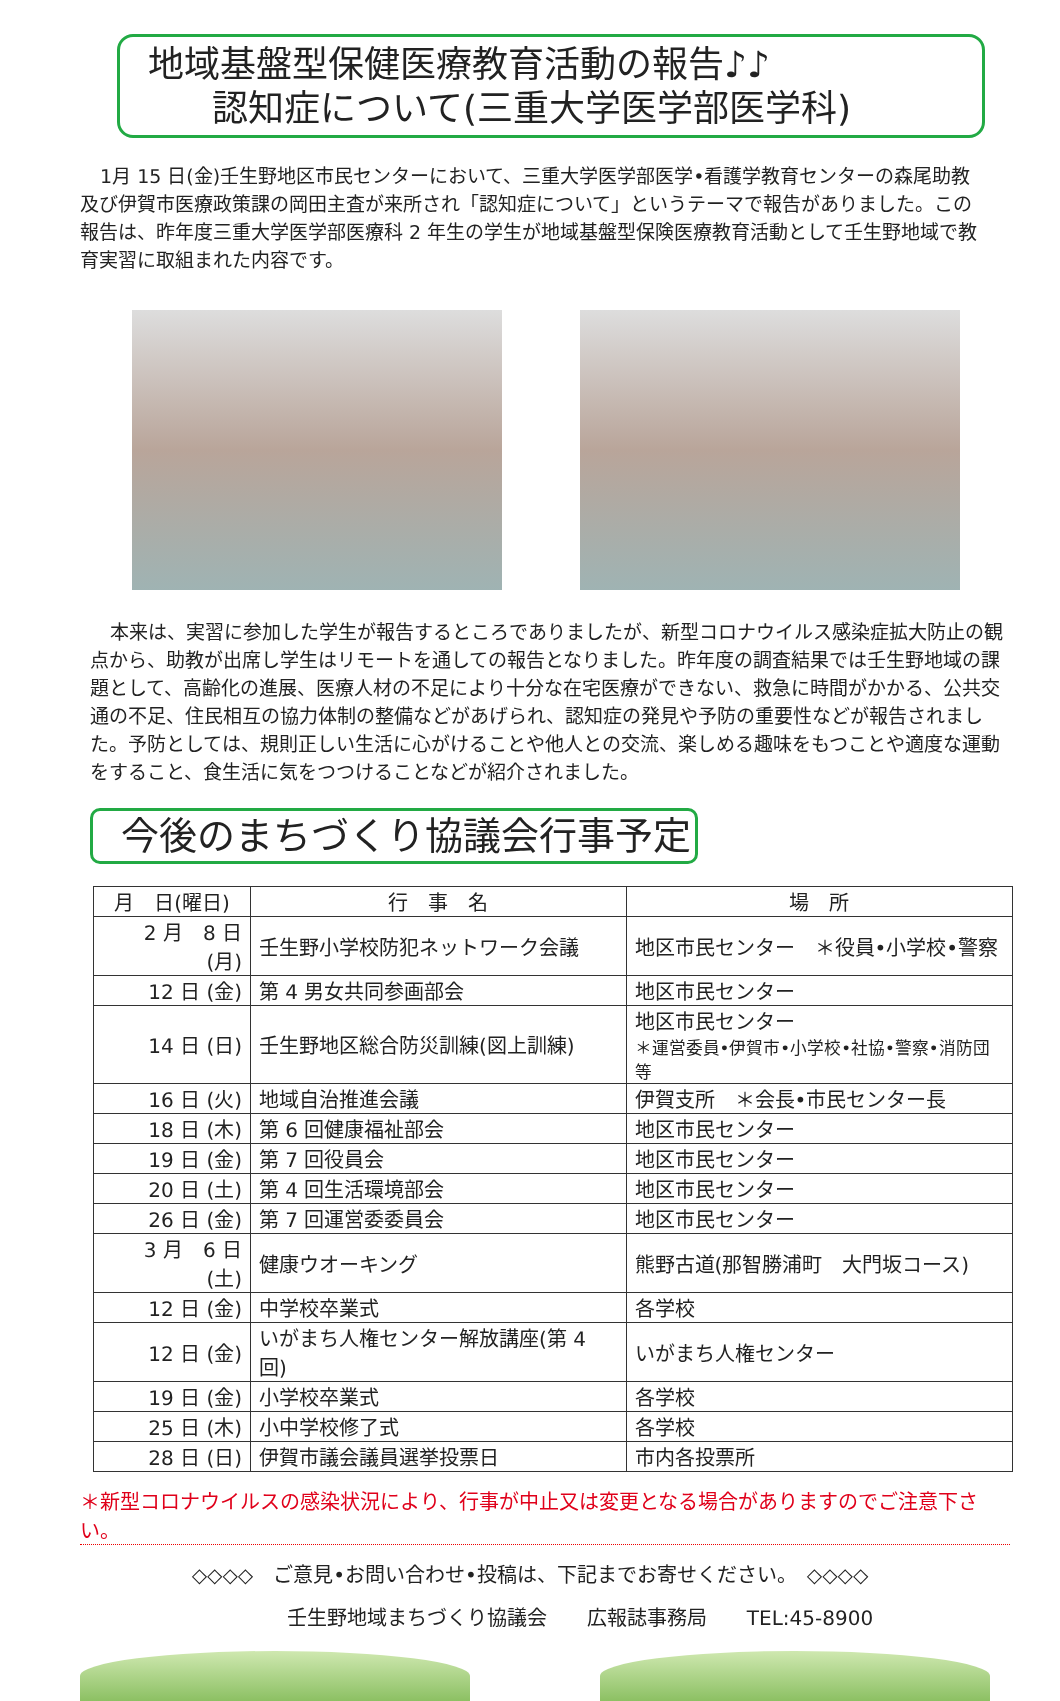地域基盤型保健医療教育活動の報告♪♪
認知症について(三重大学医学部医学科)
1月 15 日(金)壬生野地区市民センターにおいて、三重大学医学部医学•看護学教育センターの森尾助教及び伊賀市医療政策課の岡田主査が来所され「認知症について」というテーマで報告がありました。この報告は、昨年度三重大学医学部医療科 2 年生の学生が地域基盤型保険医療教育活動として壬生野地域で教育実習に取組まれた内容です。
本来は、実習に参加した学生が報告するところでありましたが、新型コロナウイルス感染症拡大防止の観点から、助教が出席し学生はリモートを通しての報告となりました。昨年度の調査結果では壬生野地域の課題として、高齢化の進展、医療人材の不足により十分な在宅医療ができない、救急に時間がかかる、公共交通の不足、住民相互の協力体制の整備などがあげられ、認知症の発見や予防の重要性などが報告されました。予防としては、規則正しい生活に心がけることや他人との交流、楽しめる趣味をもつことや適度な運動をすること、食生活に気をつつけることなどが紹介されました。
今後のまちづくり協議会行事予定
| 月 日(曜日) | 行 事 名 | 場 所 |
| --- | --- | --- |
| 2 月 8 日 (月) | 壬生野小学校防犯ネットワーク会議 | 地区市民センター ＊役員•小学校•警察 |
| 12 日 (金) | 第 4 男女共同参画部会 | 地区市民センター |
| 14 日 (日) | 壬生野地区総合防災訓練(図上訓練) | 地区市民センター ＊運営委員•伊賀市•小学校•社協•警察•消防団等 |
| 16 日 (火) | 地域自治推進会議 | 伊賀支所 ＊会長•市民センター長 |
| 18 日 (木) | 第 6 回健康福祉部会 | 地区市民センター |
| 19 日 (金) | 第 7 回役員会 | 地区市民センター |
| 20 日 (土) | 第 4 回生活環境部会 | 地区市民センター |
| 26 日 (金) | 第 7 回運営委委員会 | 地区市民センター |
| 3 月 6 日 (土) | 健康ウオーキング | 熊野古道(那智勝浦町 大門坂コース) |
| 12 日 (金) | 中学校卒業式 | 各学校 |
| 12 日 (金) | いがまち人権センター解放講座(第 4 回) | いがまち人権センター |
| 19 日 (金) | 小学校卒業式 | 各学校 |
| 25 日 (木) | 小中学校修了式 | 各学校 |
| 28 日 (日) | 伊賀市議会議員選挙投票日 | 市内各投票所 |
＊新型コロナウイルスの感染状況により、行事が中止又は変更となる場合がありますのでご注意下さい。
◇◇◇◇　ご意見•お問い合わせ•投稿は、下記までお寄せください。　◇◇◇◇
壬生野地域まちづくり協議会　　広報誌事務局　　TEL:45-8900